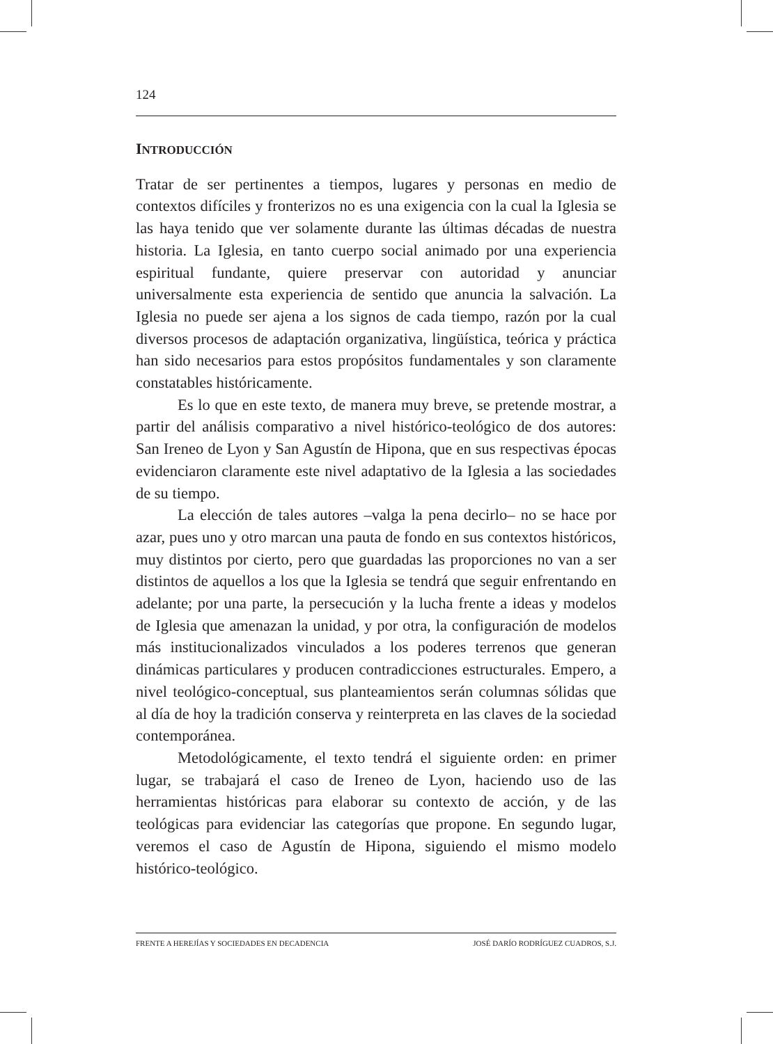124
INTRODUCCIÓN
Tratar de ser pertinentes a tiempos, lugares y personas en medio de contextos difíciles y fronterizos no es una exigencia con la cual la Iglesia se las haya tenido que ver solamente durante las últimas décadas de nuestra historia. La Iglesia, en tanto cuerpo social animado por una experiencia espiritual fundante, quiere preservar con autoridad y anunciar universalmente esta experiencia de sentido que anuncia la salvación. La Iglesia no puede ser ajena a los signos de cada tiempo, razón por la cual diversos procesos de adaptación organizativa, lingüística, teórica y práctica han sido necesarios para estos propósitos fundamentales y son claramente constatables históricamente.
Es lo que en este texto, de manera muy breve, se pretende mostrar, a partir del análisis comparativo a nivel histórico-teológico de dos autores: San Ireneo de Lyon y San Agustín de Hipona, que en sus respectivas épocas evidenciaron claramente este nivel adaptativo de la Iglesia a las sociedades de su tiempo.
La elección de tales autores –valga la pena decirlo– no se hace por azar, pues uno y otro marcan una pauta de fondo en sus contextos históricos, muy distintos por cierto, pero que guardadas las proporciones no van a ser distintos de aquellos a los que la Iglesia se tendrá que seguir enfrentando en adelante; por una parte, la persecución y la lucha frente a ideas y modelos de Iglesia que amenazan la unidad, y por otra, la configuración de modelos más institucionalizados vinculados a los poderes terrenos que generan dinámicas particulares y producen contradicciones estructurales. Empero, a nivel teológico-conceptual, sus planteamientos serán columnas sólidas que al día de hoy la tradición conserva y reinterpreta en las claves de la sociedad contemporánea.
Metodológicamente, el texto tendrá el siguiente orden: en primer lugar, se trabajará el caso de Ireneo de Lyon, haciendo uso de las herramientas históricas para elaborar su contexto de acción, y de las teológicas para evidenciar las categorías que propone. En segundo lugar, veremos el caso de Agustín de Hipona, siguiendo el mismo modelo histórico-teológico.
FRENTE A HEREJÍAS Y SOCIEDADES EN DECADENCIA JOSÉ DARÍO RODRÍGUEZ CUADROS, S.J.